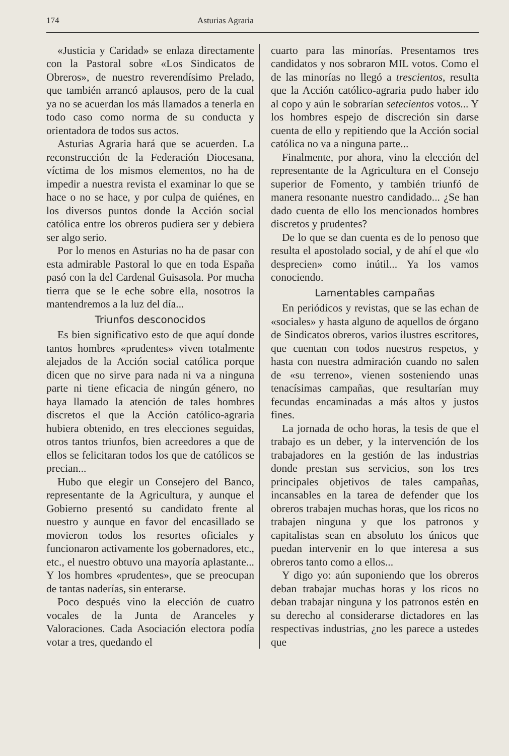174 Asturias Agraria
«Justicia y Caridad» se enlaza directamente con la Pastoral sobre «Los Sindicatos de Obreros», de nuestro reverendísimo Prelado, que también arrancó aplausos, pero de la cual ya no se acuerdan los más llamados a tenerla en todo caso como norma de su conducta y orientadora de todos sus actos.
Asturias Agraria hará que se acuerden. La reconstrucción de la Federación Diocesana, víctima de los mismos elementos, no ha de impedir a nuestra revista el examinar lo que se hace o no se hace, y por culpa de quiénes, en los diversos puntos donde la Acción social católica entre los obreros pudiera ser y debiera ser algo serio.
Por lo menos en Asturias no ha de pasar con esta admirable Pastoral lo que en toda España pasó con la del Cardenal Guisasola. Por mucha tierra que se le eche sobre ella, nosotros la mantendremos a la luz del día...
Triunfos desconocidos
Es bien significativo esto de que aquí donde tantos hombres «prudentes» viven totalmente alejados de la Acción social católica porque dicen que no sirve para nada ni va a ninguna parte ni tiene eficacia de ningún género, no haya llamado la atención de tales hombres discretos el que la Acción católico-agraria hubiera obtenido, en tres elecciones seguidas, otros tantos triunfos, bien acreedores a que de ellos se felicitaran todos los que de católicos se precian...
Hubo que elegir un Consejero del Banco, representante de la Agricultura, y aunque el Gobierno presentó su candidato frente al nuestro y aunque en favor del encasillado se movieron todos los resortes oficiales y funcionaron activamente los gobernadores, etc., etc., el nuestro obtuvo una mayoría aplastante... Y los hombres «prudentes», que se preocupan de tantas naderías, sin enterarse.
Poco después vino la elección de cuatro vocales de la Junta de Aranceles y Valoraciones. Cada Asociación electora podía votar a tres, quedando el
cuarto para las minorías. Presentamos tres candidatos y nos sobraron MIL votos. Como el de las minorías no llegó a trescientos, resulta que la Acción católico-agraria pudo haber ido al copo y aún le sobrarían setecientos votos... Y los hombres espejo de discreción sin darse cuenta de ello y repitiendo que la Acción social católica no va a ninguna parte...
Finalmente, por ahora, vino la elección del representante de la Agricultura en el Consejo superior de Fomento, y también triunfó de manera resonante nuestro candidado... ¿Se han dado cuenta de ello los mencionados hombres discretos y prudentes?
De lo que se dan cuenta es de lo penoso que resulta el apostolado social, y de ahí el que «lo desprecien» como inútil... Ya los vamos conociendo.
Lamentables campañas
En periódicos y revistas, que se las echan de «sociales» y hasta alguno de aquellos de órgano de Sindicatos obreros, varios ilustres escritores, que cuentan con todos nuestros respetos, y hasta con nuestra admiración cuando no salen de «su terreno», vienen sosteniendo unas tenacísimas campañas, que resultarían muy fecundas encaminadas a más altos y justos fines.
La jornada de ocho horas, la tesis de que el trabajo es un deber, y la intervención de los trabajadores en la gestión de las industrias donde prestan sus servicios, son los tres principales objetivos de tales campañas, incansables en la tarea de defender que los obreros trabajen muchas horas, que los ricos no trabajen ninguna y que los patronos y capitalistas sean en absoluto los únicos que puedan intervenir en lo que interesa a sus obreros tanto como a ellos...
Y digo yo: aún suponiendo que los obreros deban trabajar muchas horas y los ricos no deban trabajar ninguna y los patronos estén en su derecho al considerarse dictadores en las respectivas industrias, ¿no les parece a ustedes que